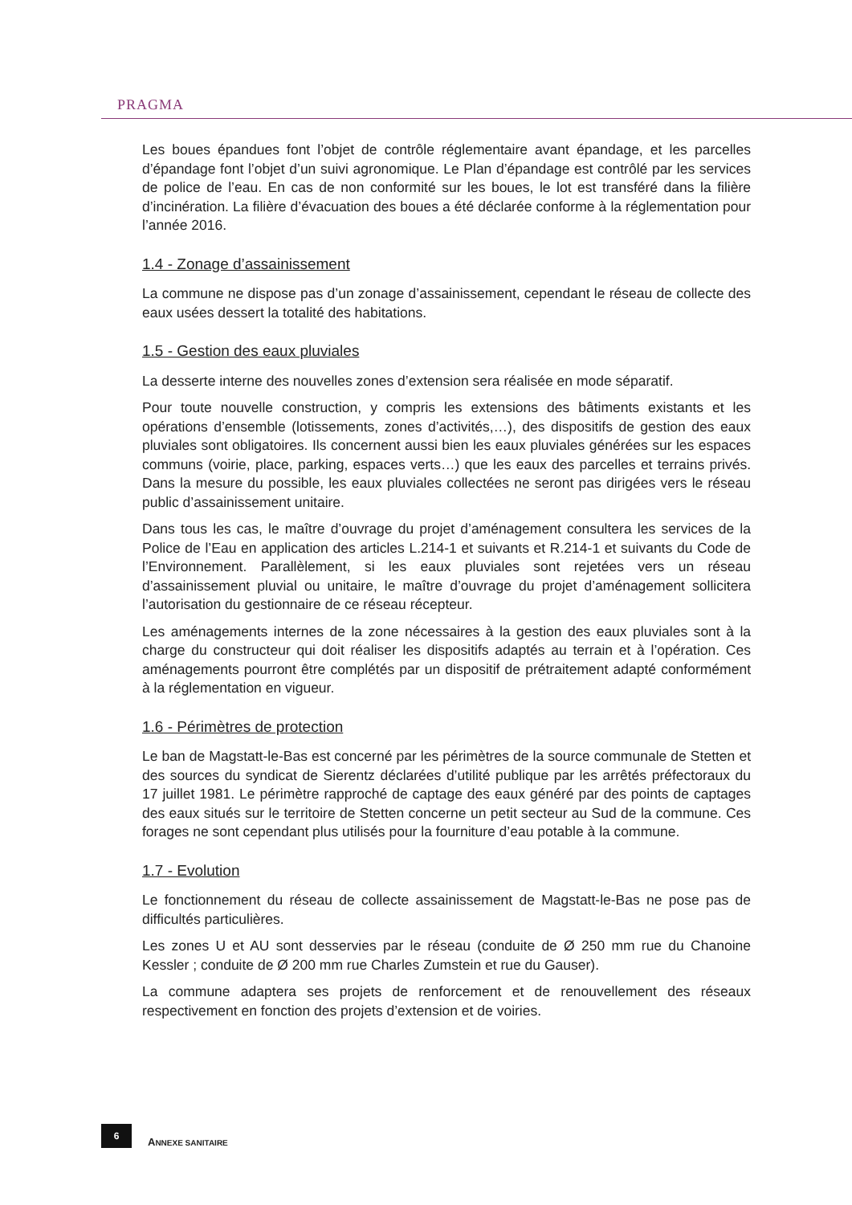PRAGMA
Les boues épandues font l’objet de contrôle réglementaire avant épandage, et les parcelles d’épandage font l’objet d’un suivi agronomique. Le Plan d’épandage est contrôlé par les services de police de l’eau. En cas de non conformité sur les boues, le lot est transféré dans la filière d’incinération. La filière d’évacuation des boues a été déclarée conforme à la réglementation pour l’année 2016.
1.4 - Zonage d’assainissement
La commune ne dispose pas d’un zonage d’assainissement, cependant le réseau de collecte des eaux usées dessert la totalité des habitations.
1.5 - Gestion des eaux pluviales
La desserte interne des nouvelles zones d’extension sera réalisée en mode séparatif.
Pour toute nouvelle construction, y compris les extensions des bâtiments existants et les opérations d’ensemble (lotissements, zones d’activités,…), des dispositifs de gestion des eaux pluviales sont obligatoires. Ils concernent aussi bien les eaux pluviales générées sur les espaces communs (voirie, place, parking, espaces verts…) que les eaux des parcelles et terrains privés. Dans la mesure du possible, les eaux pluviales collectées ne seront pas dirigées vers le réseau public d’assainissement unitaire.
Dans tous les cas, le maître d’ouvrage du projet d’aménagement consultera les services de la Police de l’Eau en application des articles L.214-1 et suivants et R.214-1 et suivants du Code de l’Environnement. Parallèlement, si les eaux pluviales sont rejetées vers un réseau d’assainissement pluvial ou unitaire, le maître d’ouvrage du projet d’aménagement sollicitera l’autorisation du gestionnaire de ce réseau récepteur.
Les aménagements internes de la zone nécessaires à la gestion des eaux pluviales sont à la charge du constructeur qui doit réaliser les dispositifs adaptés au terrain et à l’opération. Ces aménagements pourront être complétés par un dispositif de prétraitement adapté conformément à la réglementation en vigueur.
1.6 - Périmètres de protection
Le ban de Magstatt-le-Bas est concerné par les périmètres de la source communale de Stetten et des sources du syndicat de Sierentz déclarées d’utilité publique par les arrêtés préfectoraux du 17 juillet 1981. Le périmètre rapproché de captage des eaux généré par des points de captages des eaux situés sur le territoire de Stetten concerne un petit secteur au Sud de la commune. Ces forages ne sont cependant plus utilisés pour la fourniture d’eau potable à la commune.
1.7 - Evolution
Le fonctionnement du réseau de collecte assainissement de Magstatt-le-Bas ne pose pas de difficultés particulières.
Les zones U et AU sont desservies par le réseau (conduite de Ø 250 mm rue du Chanoine Kessler ; conduite de Ø 200 mm rue Charles Zumstein et rue du Gauser).
La commune adaptera ses projets de renforcement et de renouvellement des réseaux respectivement en fonction des projets d’extension et de voiries.
6
ANNEXE SANITAIRE